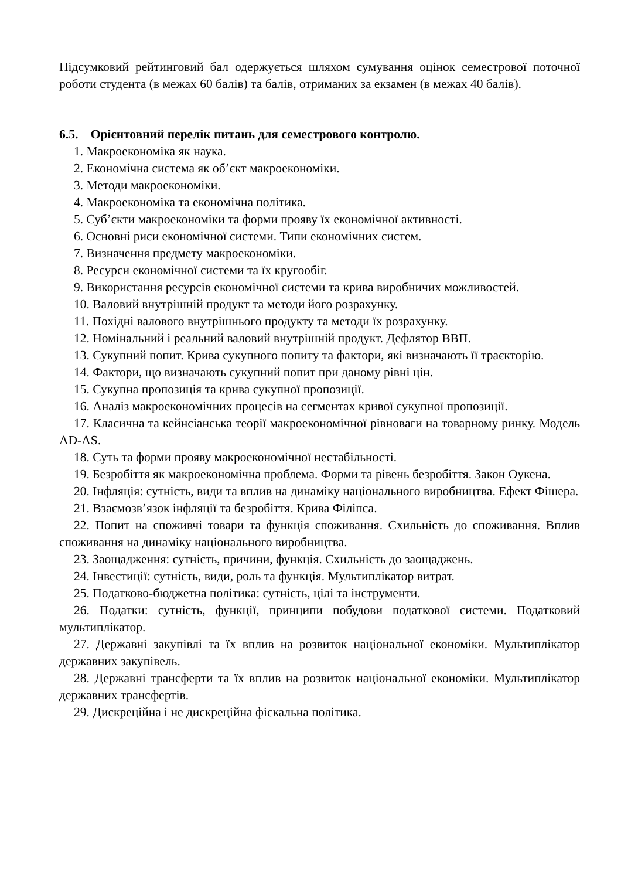Підсумковий рейтинговий бал одержується шляхом сумування оцінок семестрової поточної роботи студента (в межах 60 балів) та балів, отриманих за екзамен (в межах 40 балів).
6.5. Орієнтовний перелік питань для семестрового контролю.
1. Макроекономіка як наука.
2. Економічна система як об’єкт макроекономіки.
3. Методи макроекономіки.
4. Макроекономіка та економічна політика.
5. Суб’єкти макроекономіки та форми прояву їх економічної активності.
6. Основні риси економічної системи. Типи економічних систем.
7. Визначення предмету макроекономіки.
8. Ресурси економічної системи та їх кругообіг.
9. Використання ресурсів економічної системи та крива виробничих можливостей.
10. Валовий внутрішній продукт та методи його розрахунку.
11. Похідні валового внутрішнього продукту та методи їх розрахунку.
12. Номінальний і реальний валовий внутрішній продукт. Дефлятор ВВП.
13. Сукупний попит. Крива сукупного попиту та фактори, які визначають її траєкторію.
14. Фактори, що визначають сукупний попит при даному рівні цін.
15. Сукупна пропозиція та крива сукупної пропозиції.
16. Аналіз макроекономічних процесів на сегментах кривої сукупної пропозиції.
17. Класична та кейнсіанська теорії макроекономічної рівноваги на товарному ринку. Модель AD-AS.
18. Суть та форми прояву макроекономічної нестабільності.
19. Безробіття як макроекономічна проблема. Форми та рівень безробіття. Закон Оукена.
20. Інфляція: сутність, види та вплив на динаміку національного виробництва. Ефект Фішера.
21. Взаємозв’язок інфляції та безробіття. Крива Філіпса.
22. Попит на споживчі товари та функція споживання. Схильність до споживання. Вплив споживання на динаміку національного виробництва.
23. Заощадження: сутність, причини, функція. Схильність до заощаджень.
24. Інвестиції: сутність, види, роль та функція. Мультиплікатор витрат.
25. Податково-бюджетна політика: сутність, цілі та інструменти.
26. Податки: сутність, функції, принципи побудови податкової системи. Податковий мультиплікатор.
27. Державні закупівлі та їх вплив на розвиток національної економіки. Мультиплікатор державних закупівель.
28. Державні трансферти та їх вплив на розвиток національної економіки. Мультиплікатор державних трансфертів.
29. Дискреційна і не дискреційна фіскальна політика.